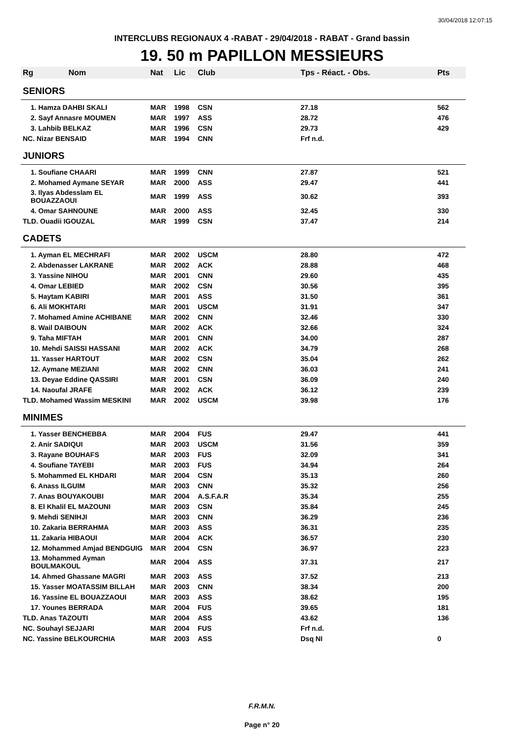30/04/2018 12:07:15
INTERCLUBS REGIONAUX 4 -RABAT - 29/04/2018 - RABAT - Grand bassin
19. 50 m PAPILLON MESSIEURS
| Rg Nom | Nat | Lic | Club | Tps - Réact. - Obs. | Pts |
| --- | --- | --- | --- | --- | --- |
| SENIORS | | | | | |
| 1. Hamza DAHBI SKALI | MAR | 1998 | CSN | 27.18 | 562 |
| 2. Sayf Annasre MOUMEN | MAR | 1997 | ASS | 28.72 | 476 |
| 3. Lahbib BELKAZ | MAR | 1996 | CSN | 29.73 | 429 |
| NC. Nizar BENSAID | MAR | 1994 | CNN | Frf n.d. | |
| JUNIORS | | | | | |
| 1. Soufiane CHAARI | MAR | 1999 | CNN | 27.87 | 521 |
| 2. Mohamed Aymane SEYAR | MAR | 2000 | ASS | 29.47 | 441 |
| 3. Ilyas Abdesslam EL BOUAZZAOUI | MAR | 1999 | ASS | 30.62 | 393 |
| 4. Omar SAHNOUNE | MAR | 2000 | ASS | 32.45 | 330 |
| TLD. Ouadii IGOUZAL | MAR | 1999 | CSN | 37.47 | 214 |
| CADETS | | | | | |
| 1. Ayman EL MECHRAFI | MAR | 2002 | USCM | 28.80 | 472 |
| 2. Abdenasser LAKRANE | MAR | 2002 | ACK | 28.88 | 468 |
| 3. Yassine NIHOU | MAR | 2001 | CNN | 29.60 | 435 |
| 4. Omar LEBIED | MAR | 2002 | CSN | 30.56 | 395 |
| 5. Haytam KABIRI | MAR | 2001 | ASS | 31.50 | 361 |
| 6. Ali MOKHTARI | MAR | 2001 | USCM | 31.91 | 347 |
| 7. Mohamed Amine ACHIBANE | MAR | 2002 | CNN | 32.46 | 330 |
| 8. Wail DAIBOUN | MAR | 2002 | ACK | 32.66 | 324 |
| 9. Taha MIFTAH | MAR | 2001 | CNN | 34.00 | 287 |
| 10. Mehdi SAISSI HASSANI | MAR | 2002 | ACK | 34.79 | 268 |
| 11. Yasser HARTOUT | MAR | 2002 | CSN | 35.04 | 262 |
| 12. Aymane MEZIANI | MAR | 2002 | CNN | 36.03 | 241 |
| 13. Deyae Eddine QASSIRI | MAR | 2001 | CSN | 36.09 | 240 |
| 14. Naoufal JRAFE | MAR | 2002 | ACK | 36.12 | 239 |
| TLD. Mohamed Wassim MESKINI | MAR | 2002 | USCM | 39.98 | 176 |
| MINIMES | | | | | |
| 1. Yasser BENCHEBBA | MAR | 2004 | FUS | 29.47 | 441 |
| 2. Anir SADIQUI | MAR | 2003 | USCM | 31.56 | 359 |
| 3. Rayane BOUHAFS | MAR | 2003 | FUS | 32.09 | 341 |
| 4. Soufiane TAYEBI | MAR | 2003 | FUS | 34.94 | 264 |
| 5. Mohammed EL KHDARI | MAR | 2004 | CSN | 35.13 | 260 |
| 6. Anass ILGUIM | MAR | 2003 | CNN | 35.32 | 256 |
| 7. Anas BOUYAKOUBI | MAR | 2004 | A.S.F.A.R | 35.34 | 255 |
| 8. El Khalil EL MAZOUNI | MAR | 2003 | CSN | 35.84 | 245 |
| 9. Mehdi SENIHJI | MAR | 2003 | CNN | 36.29 | 236 |
| 10. Zakaria BERRAHMA | MAR | 2003 | ASS | 36.31 | 235 |
| 11. Zakaria HIBAOUI | MAR | 2004 | ACK | 36.57 | 230 |
| 12. Mohammed Amjad BENDGUIG | MAR | 2004 | CSN | 36.97 | 223 |
| 13. Mohammed Ayman BOULMAKOUL | MAR | 2004 | ASS | 37.31 | 217 |
| 14. Ahmed Ghassane MAGRI | MAR | 2003 | ASS | 37.52 | 213 |
| 15. Yasser MOATASSIM BILLAH | MAR | 2003 | CNN | 38.34 | 200 |
| 16. Yassine EL BOUAZZAOUI | MAR | 2003 | ASS | 38.62 | 195 |
| 17. Younes BERRADA | MAR | 2004 | FUS | 39.65 | 181 |
| TLD. Anas TAZOUTI | MAR | 2004 | ASS | 43.62 | 136 |
| NC. Souhayl SEJJARI | MAR | 2004 | FUS | Frf n.d. | |
| NC. Yassine BELKOURCHIA | MAR | 2003 | ASS | Dsq NI | 0 |
F.R.M.N.
Page n° 20